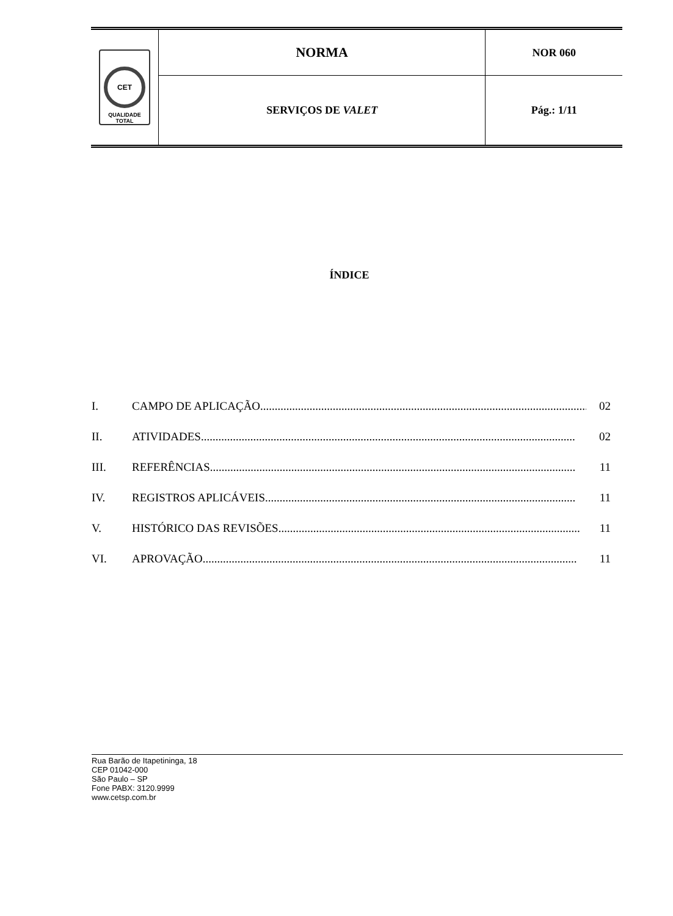| CET QUALIDADE TOTAL | NORMA | NOR 060 |
| | SERVIÇOS DE VALET | Pág.: 1/11 |
ÍNDICE
I. CAMPO DE APLICAÇÃO................................................................................................................. 02
II. ATIVIDADES................................................................................................................................. 02
III. REFERÊNCIAS.............................................................................................................................. 11
IV. REGISTROS APLICÁVEIS........................................................................................................... 11
V. HISTÓRICO DAS REVISÕES........................................................................................................ 11
VI. APROVAÇÃO................................................................................................................................. 11
Rua Barão de Itapetininga, 18
CEP 01042-000
São Paulo – SP
Fone PABX: 3120.9999
www.cetsp.com.br